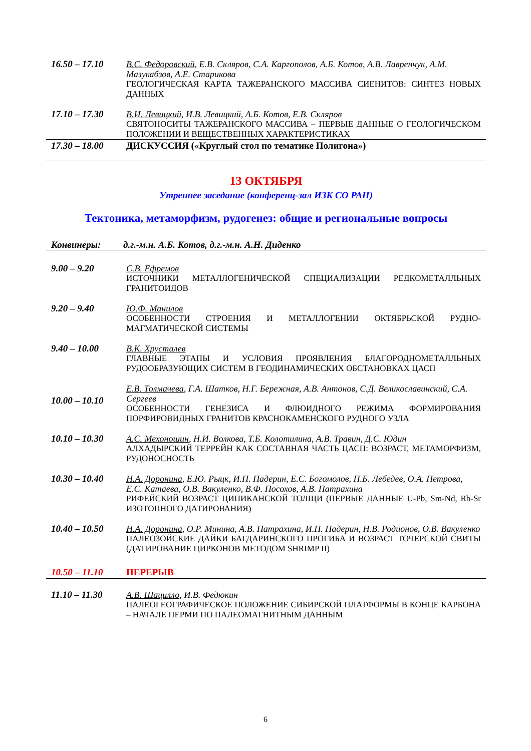16.50 – 17.10 В.С. Федоровский, Е.В. Скляров, С.А. Каргополов, А.Б. Котов, А.В. Лавренчук, А.М. Мазукабзов, А.Е. Старикова
ГЕОЛОГИЧЕСКАЯ КАРТА ТАЖЕРАНСКОГО МАССИВА СИЕНИТОВ: СИНТЕЗ НОВЫХ ДАННЫХ
17.10 – 17.30 В.И. Левицкий, И.В. Левицкий, А.Б. Котов, Е.В. Скляров
СВЯТОНОСИТЫ ТАЖЕРАНСКОГО МАССИВА – ПЕРВЫЕ ДАННЫЕ О ГЕОЛОГИЧЕСКОМ ПОЛОЖЕНИИ И ВЕЩЕСТВЕННЫХ ХАРАКТЕРИСТИКАХ
17.30 – 18.00 ДИСКУССИЯ («Круглый стол по тематике Полигона»)
13 ОКТЯБРЯ
Утреннее заседание (конференц-зал ИЗК СО РАН)
Тектоника, метаморфизм, рудогенез: общие и региональные вопросы
Конвинеры: д.г.-м.н. А.Б. Котов, д.г.-м.н. А.Н. Диденко
9.00 – 9.20 С.В. Ефремов
ИСТОЧНИКИ МЕТАЛЛОГЕНИЧЕСКОЙ СПЕЦИАЛИЗАЦИИ РЕДКОМЕТАЛЛЬНЫХ ГРАНИТОИДОВ
9.20 – 9.40 Ю.Ф. Манилов
ОСОБЕННОСТИ СТРОЕНИЯ И МЕТАЛЛОГЕНИИ ОКТЯБРЬСКОЙ РУДНО-МАГМАТИЧЕСКОЙ СИСТЕМЫ
9.40 – 10.00 В.К. Хрусталев
ГЛАВНЫЕ ЭТАПЫ И УСЛОВИЯ ПРОЯВЛЕНИЯ БЛАГОРОДНОМЕТАЛЛЬНЫХ РУДООБРАЗУЮЩИХ СИСТЕМ В ГЕОДИНАМИЧЕСКИХ ОБСТАНОВКАХ ЦАСП
10.00 – 10.10
Е.В. Толмачева, Г.А. Шатков, Н.Г. Бережная, А.В. Антонов, С.Д. Великославинский, С.А. Сергеев
ОСОБЕННОСТИ ГЕНЕЗИСА И ФЛЮИДНОГО РЕЖИМА ФОРМИРОВАНИЯ ПОРФИРОВИДНЫХ ГРАНИТОВ КРАСНОКАМЕНСКОГО РУДНОГО УЗЛА
10.10 – 10.30 А.С. Мехоношин, Н.И. Волкова, Т.Б. Колотилина, А.В. Травин, Д.С. Юдин
АЛХАДЫРСКИЙ ТЕРРЕЙН КАК СОСТАВНАЯ ЧАСТЬ ЦАСП: ВОЗРАСТ, МЕТАМОРФИЗМ, РУДОНОСНОСТЬ
10.30 – 10.40 Н.А. Доронина, Е.Ю. Рыцк, И.П. Падерин, Е.С. Богомолов, П.Б. Лебедев, О.А. Петрова, Е.С. Катаева, О.В. Вакуленко, В.Ф. Посохов, А.В. Патрахина
РИФЕЙСКИЙ ВОЗРАСТ ЦИПИКАНСКОЙ ТОЛЩИ (ПЕРВЫЕ ДАННЫЕ U-Pb, Sm-Nd, Rb-Sr ИЗОТОПНОГО ДАТИРОВАНИЯ)
10.40 – 10.50 Н.А. Доронина, О.Р. Минина, А.В. Патрахина, И.П. Падерин, Н.В. Родионов, О.В. Вакуленко
ПАЛЕОЗОЙСКИЕ ДАЙКИ БАГДАРИНСКОГО ПРОГИБА И ВОЗРАСТ ТОЧЕРСКОЙ СВИТЫ (ДАТИРОВАНИЕ ЦИРКОНОВ МЕТОДОМ SHRIMP II)
10.50 – 11.10 ПЕРЕРЫВ
11.10 – 11.30 А.В. Шацилло, И.В. Федюкин
ПАЛЕОГЕОГРАФИЧЕСКОЕ ПОЛОЖЕНИЕ СИБИРСКОЙ ПЛАТФОРМЫ В КОНЦЕ КАРБОНА – НАЧАЛЕ ПЕРМИ ПО ПАЛЕОМАГНИТНЫМ ДАННЫМ
6